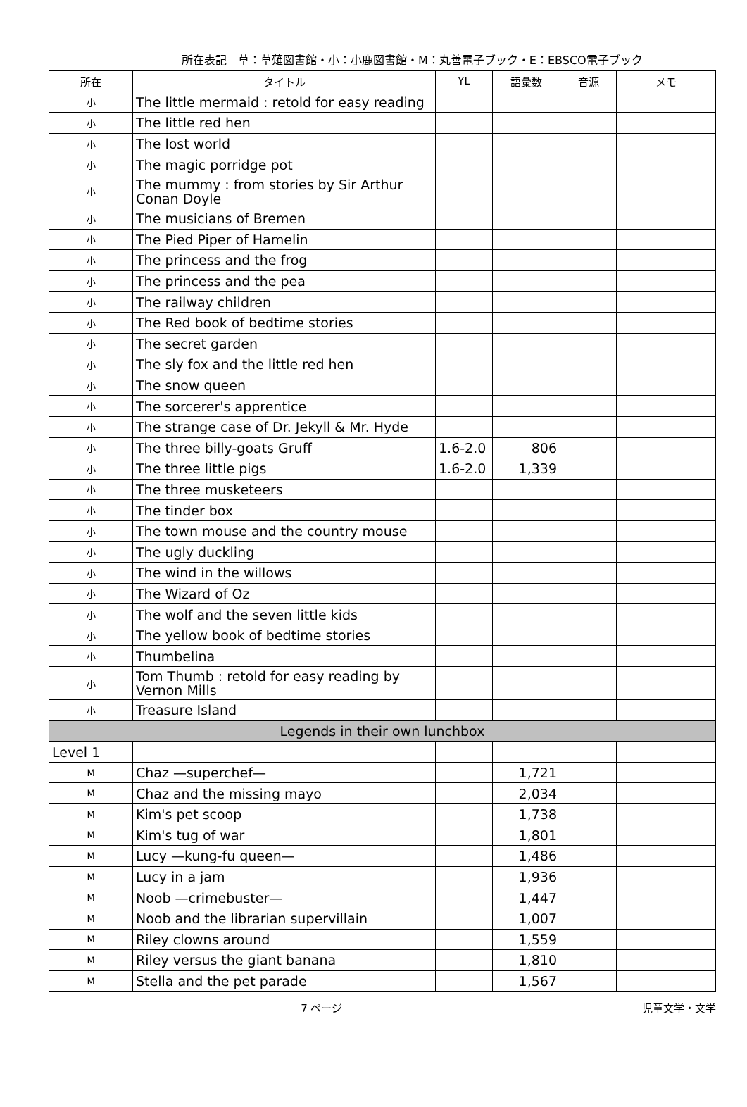所在表記　草：草薙図書館・小：小鹿図書館・M：丸善電子ブック・E：EBSCO電子ブック
| 所在 | タイトル | YL | 語彙数 | 音源 | メモ |
| --- | --- | --- | --- | --- | --- |
| 小 | The little mermaid : retold for easy reading | | | | |
| 小 | The little red hen | | | | |
| 小 | The lost world | | | | |
| 小 | The magic porridge pot | | | | |
| 小 | The mummy : from stories by Sir Arthur Conan Doyle | | | | |
| 小 | The musicians of Bremen | | | | |
| 小 | The Pied Piper of Hamelin | | | | |
| 小 | The princess and the frog | | | | |
| 小 | The princess and the pea | | | | |
| 小 | The railway children | | | | |
| 小 | The Red book of bedtime stories | | | | |
| 小 | The secret garden | | | | |
| 小 | The sly fox and the little red hen | | | | |
| 小 | The snow queen | | | | |
| 小 | The sorcerer's apprentice | | | | |
| 小 | The strange case of Dr. Jekyll & Mr. Hyde | | | | |
| 小 | The three billy-goats Gruff | 1.6-2.0 | 806 | | |
| 小 | The three little pigs | 1.6-2.0 | 1,339 | | |
| 小 | The three musketeers | | | | |
| 小 | The tinder box | | | | |
| 小 | The town mouse and the country mouse | | | | |
| 小 | The ugly duckling | | | | |
| 小 | The wind in the willows | | | | |
| 小 | The Wizard of Oz | | | | |
| 小 | The wolf and the seven little kids | | | | |
| 小 | The yellow book of bedtime stories | | | | |
| 小 | Thumbelina | | | | |
| 小 | Tom Thumb : retold for easy reading by Vernon Mills | | | | |
| 小 | Treasure Island | | | | |
| Legends in their own lunchbox | | | | | |
| Level 1 | | | | | |
| M | Chaz —superchef— | | 1,721 | | |
| M | Chaz and the missing mayo | | 2,034 | | |
| M | Kim's pet scoop | | 1,738 | | |
| M | Kim's tug of war | | 1,801 | | |
| M | Lucy —kung-fu queen— | | 1,486 | | |
| M | Lucy in a jam | | 1,936 | | |
| M | Noob —crimebuster— | | 1,447 | | |
| M | Noob and the librarian supervillain | | 1,007 | | |
| M | Riley clowns around | | 1,559 | | |
| M | Riley versus the giant banana | | 1,810 | | |
| M | Stella and the pet parade | | 1,567 | | |
7 ページ 児童文学・文学